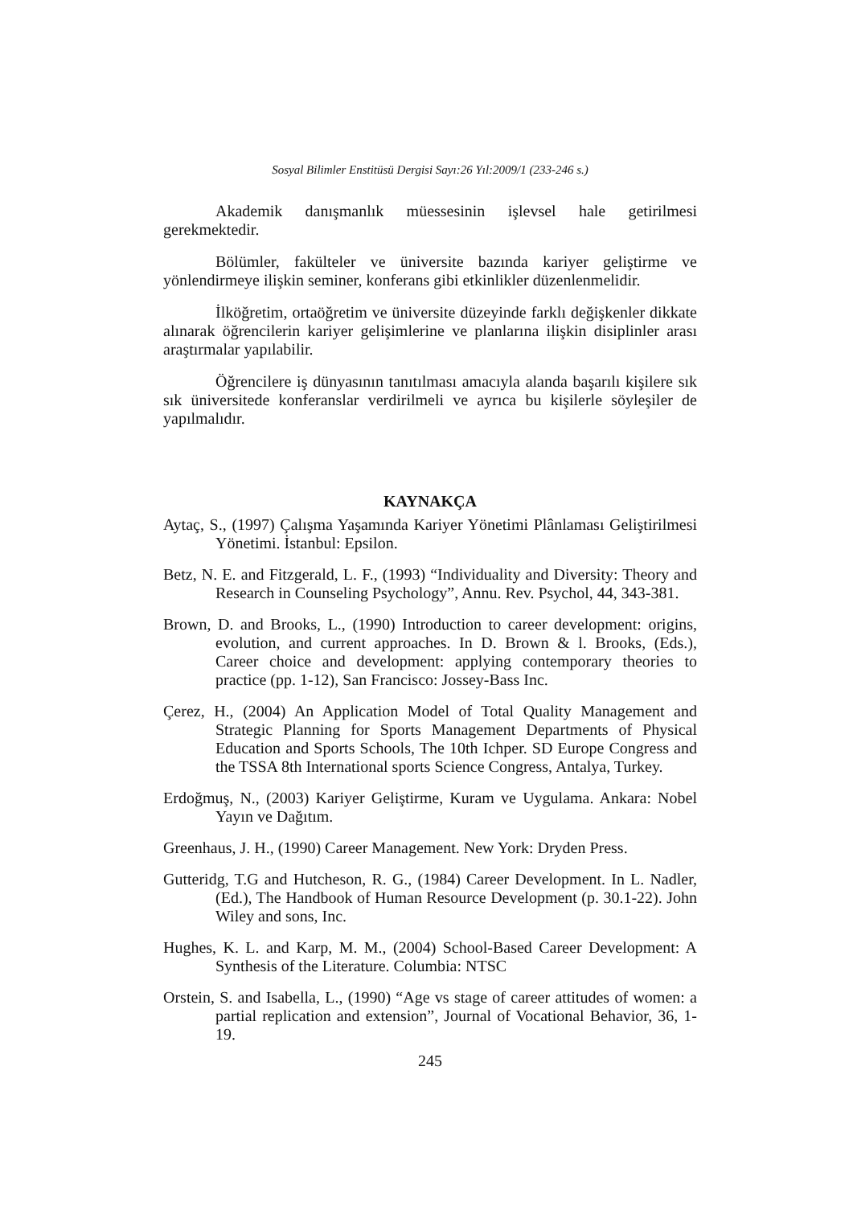Sosyal Bilimler Enstitüsü Dergisi Sayı:26 Yıl:2009/1 (233-246 s.)
Akademik danışmanlık müessesinin işlevsel hale getirilmesi gerekmektedir.
Bölümler, fakülteler ve üniversite bazında kariyer geliştirme ve yönlendirmeye ilişkin seminer, konferans gibi etkinlikler düzenlenmelidir.
İlköğretim, ortaöğretim ve üniversite düzeyinde farklı değişkenler dikkate alınarak öğrencilerin kariyer gelişimlerine ve planlarına ilişkin disiplinler arası araştırmalar yapılabilir.
Öğrencilere iş dünyasının tanıtılması amacıyla alanda başarılı kişilere sık sık üniversitede konferanslar verdirilmeli ve ayrıca bu kişilerle söyleşiler de yapılmalıdır.
KAYNAKÇA
Aytaç, S., (1997) Çalışma Yaşamında Kariyer Yönetimi Plânlaması Geliştirilmesi Yönetimi. İstanbul: Epsilon.
Betz, N. E. and Fitzgerald, L. F., (1993) “Individuality and Diversity: Theory and Research in Counseling Psychology”, Annu. Rev. Psychol, 44, 343-381.
Brown, D. and Brooks, L., (1990) Introduction to career development: origins, evolution, and current approaches. In D. Brown & l. Brooks, (Eds.), Career choice and development: applying contemporary theories to practice (pp. 1-12), San Francisco: Jossey-Bass Inc.
Çerez, H., (2004) An Application Model of Total Quality Management and Strategic Planning for Sports Management Departments of Physical Education and Sports Schools, The 10th Ichper. SD Europe Congress and the TSSA 8th International sports Science Congress, Antalya, Turkey.
Erdoğmuş, N., (2003) Kariyer Geliştirme, Kuram ve Uygulama. Ankara: Nobel Yayın ve Dağıtım.
Greenhaus, J. H., (1990) Career Management. New York: Dryden Press.
Gutteridg, T.G and Hutcheson, R. G., (1984) Career Development. In L. Nadler, (Ed.), The Handbook of Human Resource Development (p. 30.1-22). John Wiley and sons, Inc.
Hughes, K. L. and Karp, M. M., (2004) School-Based Career Development: A Synthesis of the Literature. Columbia: NTSC
Orstein, S. and Isabella, L., (1990) “Age vs stage of career attitudes of women: a partial replication and extension”, Journal of Vocational Behavior, 36, 1-19.
245